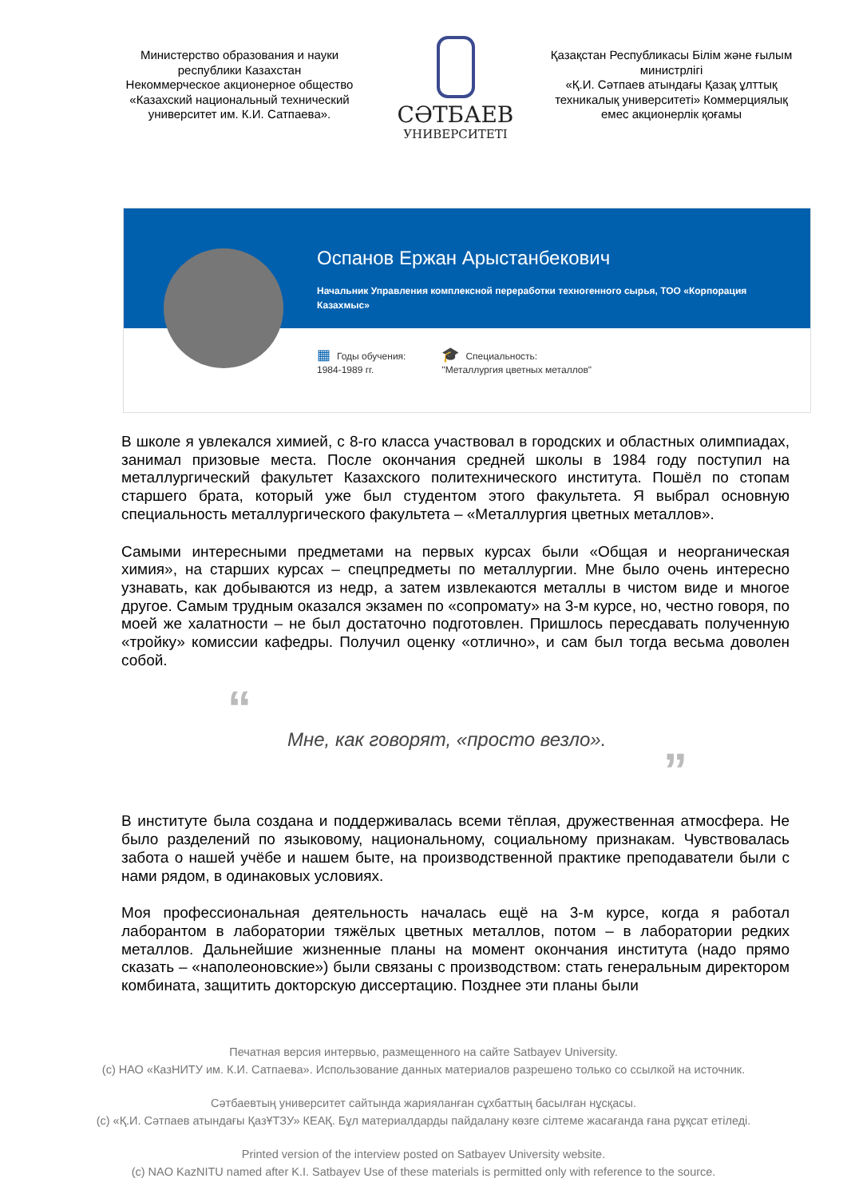Министерство образования и науки республики Казахстан
Некоммерческое акционерное общество «Казахский национальный технический университет им. К.И. Сатпаева».
СӘТБАЕВ
УНИВЕРСИТЕТІ
Қазақстан Республикасы Білім және ғылым министрлігі
«Қ.И. Сәтпаев атындағы Қазақ ұлттық техникалық университеті» Коммерциялық емес акционерлік қоғамы
Оспанов Ержан Арыстанбекович
Начальник Управления комплексной переработки техногенного сырья, ТОО «Корпорация Казахмыс»
▦ Годы обучения:
1984-1989 гг.
🎓 Специальность:
"Металлургия цветных металлов"
В школе я увлекался химией, с 8-го класса участвовал в городских и областных олимпиадах, занимал призовые места. После окончания средней школы в 1984 году поступил на металлургический факультет Казахского политехнического института. Пошёл по стопам старшего брата, который уже был студентом этого факультета. Я выбрал основную специальность металлургического факультета – «Металлургия цветных металлов».
Самыми интересными предметами на первых курсах были «Общая и неорганическая химия», на старших курсах – спецпредметы по металлургии. Мне было очень интересно узнавать, как добываются из недр, а затем извлекаются металлы в чистом виде и многое другое. Самым трудным оказался экзамен по «сопромату» на 3-м курсе, но, честно говоря, по моей же халатности – не был достаточно подготовлен. Пришлось пересдавать полученную «тройку» комиссии кафедры. Получил оценку «отлично», и сам был тогда весьма доволен собой.
“
Мне, как говорят, «просто везло».
”
В институте была создана и поддерживалась всеми тёплая, дружественная атмосфера. Не было разделений по языковому, национальному, социальному признакам. Чувствовалась забота о нашей учёбе и нашем быте, на производственной практике преподаватели были с нами рядом, в одинаковых условиях.
Моя профессиональная деятельность началась ещё на 3-м курсе, когда я работал лаборантом в лаборатории тяжёлых цветных металлов, потом – в лаборатории редких металлов. Дальнейшие жизненные планы на момент окончания института (надо прямо сказать – «наполеоновские») были связаны с производством: стать генеральным директором комбината, защитить докторскую диссертацию. Позднее эти планы были
Печатная версия интервью, размещенного на сайте Satbayev University.
(c) НАО «КазНИТУ им. К.И. Сатпаева». Использование данных материалов разрешено только со ссылкой на источник.
Сәтбаевтың университет сайтында жарияланған сұхбаттың басылған нұсқасы.
(c) «Қ.И. Сәтпаев атындағы ҚазҰТЗУ» КЕАҚ. Бұл материалдарды пайдалану көзге сілтеме жасағанда ғана рұқсат етіледі.
Printed version of the interview posted on Satbayev University website.
(c) NAO KazNITU named after K.I. Satbayev Use of these materials is permitted only with reference to the source.